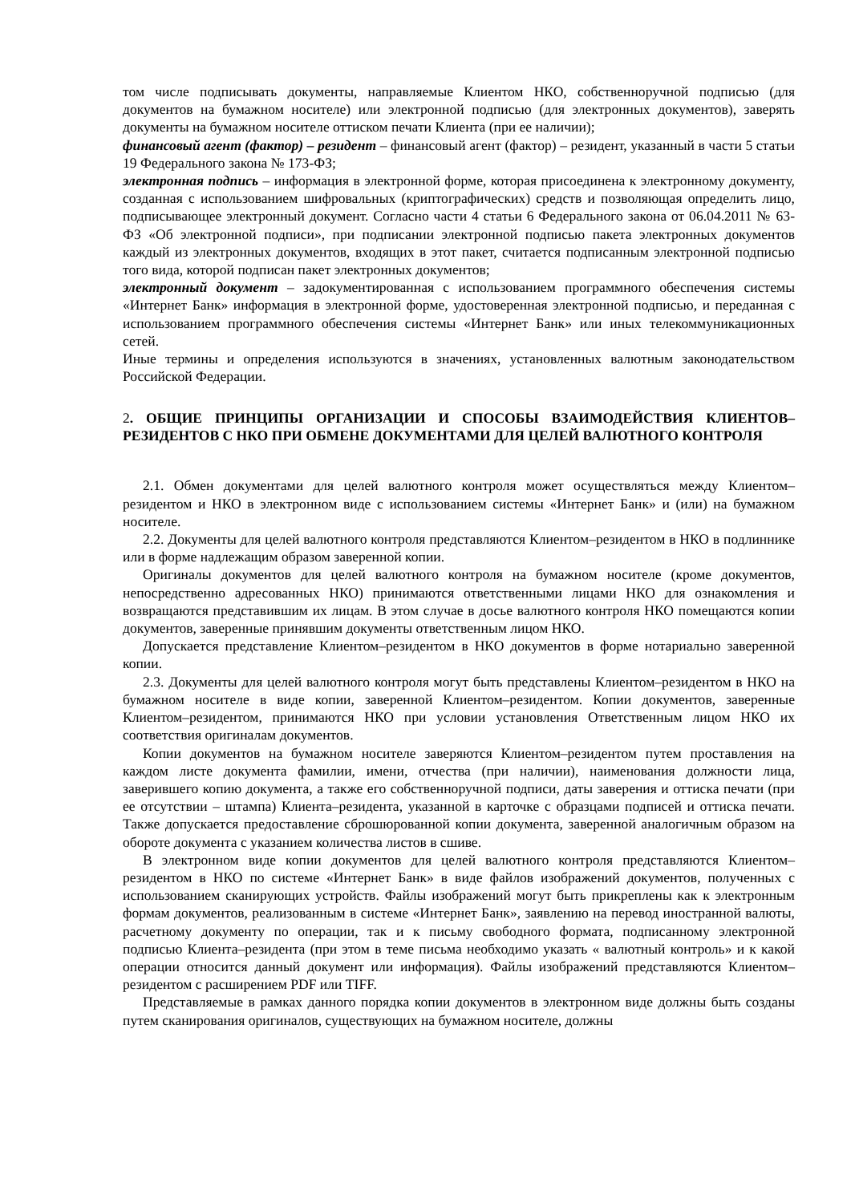том числе подписывать документы, направляемые Клиентом НКО, собственноручной подписью (для документов на бумажном носителе) или электронной подписью (для электронных документов), заверять документы на бумажном носителе оттиском печати Клиента (при ее наличии);
финансовый агент (фактор) – резидент – финансовый агент (фактор) – резидент, указанный в части 5 статьи 19 Федерального закона № 173-ФЗ;
электронная подпись – информация в электронной форме, которая присоединена к электронному документу, созданная с использованием шифровальных (криптографических) средств и позволяющая определить лицо, подписывающее электронный документ. Согласно части 4 статьи 6 Федерального закона от 06.04.2011 № 63-ФЗ «Об электронной подписи», при подписании электронной подписью пакета электронных документов каждый из электронных документов, входящих в этот пакет, считается подписанным электронной подписью того вида, которой подписан пакет электронных документов;
электронный документ – задокументированная с использованием программного обеспечения системы «Интернет Банк» информация в электронной форме, удостоверенная электронной подписью, и переданная с использованием программного обеспечения системы «Интернет Банк» или иных телекоммуникационных сетей.
Иные термины и определения используются в значениях, установленных валютным законодательством Российской Федерации.
2. ОБЩИЕ ПРИНЦИПЫ ОРГАНИЗАЦИИ И СПОСОБЫ ВЗАИМОДЕЙСТВИЯ КЛИЕНТОВ–РЕЗИДЕНТОВ С НКО ПРИ ОБМЕНЕ ДОКУМЕНТАМИ ДЛЯ ЦЕЛЕЙ ВАЛЮТНОГО КОНТРОЛЯ
2.1. Обмен документами для целей валютного контроля может осуществляться между Клиентом–резидентом и НКО в электронном виде с использованием системы «Интернет Банк» и (или) на бумажном носителе.
2.2. Документы для целей валютного контроля представляются Клиентом–резидентом в НКО в подлиннике или в форме надлежащим образом заверенной копии.
Оригиналы документов для целей валютного контроля на бумажном носителе (кроме документов, непосредственно адресованных НКО) принимаются ответственными лицами НКО для ознакомления и возвращаются представившим их лицам. В этом случае в досье валютного контроля НКО помещаются копии документов, заверенные принявшим документы ответственным лицом НКО.
Допускается представление Клиентом–резидентом в НКО документов в форме нотариально заверенной копии.
2.3. Документы для целей валютного контроля могут быть представлены Клиентом–резидентом в НКО на бумажном носителе в виде копии, заверенной Клиентом–резидентом. Копии документов, заверенные Клиентом–резидентом, принимаются НКО при условии установления Ответственным лицом НКО их соответствия оригиналам документов.
Копии документов на бумажном носителе заверяются Клиентом–резидентом путем проставления на каждом листе документа фамилии, имени, отчества (при наличии), наименования должности лица, заверившего копию документа, а также его собственноручной подписи, даты заверения и оттиска печати (при ее отсутствии – штампа) Клиента–резидента, указанной в карточке с образцами подписей и оттиска печати. Также допускается предоставление сброшюрованной копии документа, заверенной аналогичным образом на обороте документа с указанием количества листов в сшиве.
В электронном виде копии документов для целей валютного контроля представляются Клиентом–резидентом в НКО по системе «Интернет Банк» в виде файлов изображений документов, полученных с использованием сканирующих устройств. Файлы изображений могут быть прикреплены как к электронным формам документов, реализованным в системе «Интернет Банк», заявлению на перевод иностранной валюты, расчетному документу по операции, так и к письму свободного формата, подписанному электронной подписью Клиента–резидента (при этом в теме письма необходимо указать « валютный контроль» и к какой операции относится данный документ или информация). Файлы изображений представляются Клиентом–резидентом с расширением PDF или TIFF.
Представляемые в рамках данного порядка копии документов в электронном виде должны быть созданы путем сканирования оригиналов, существующих на бумажном носителе, должны